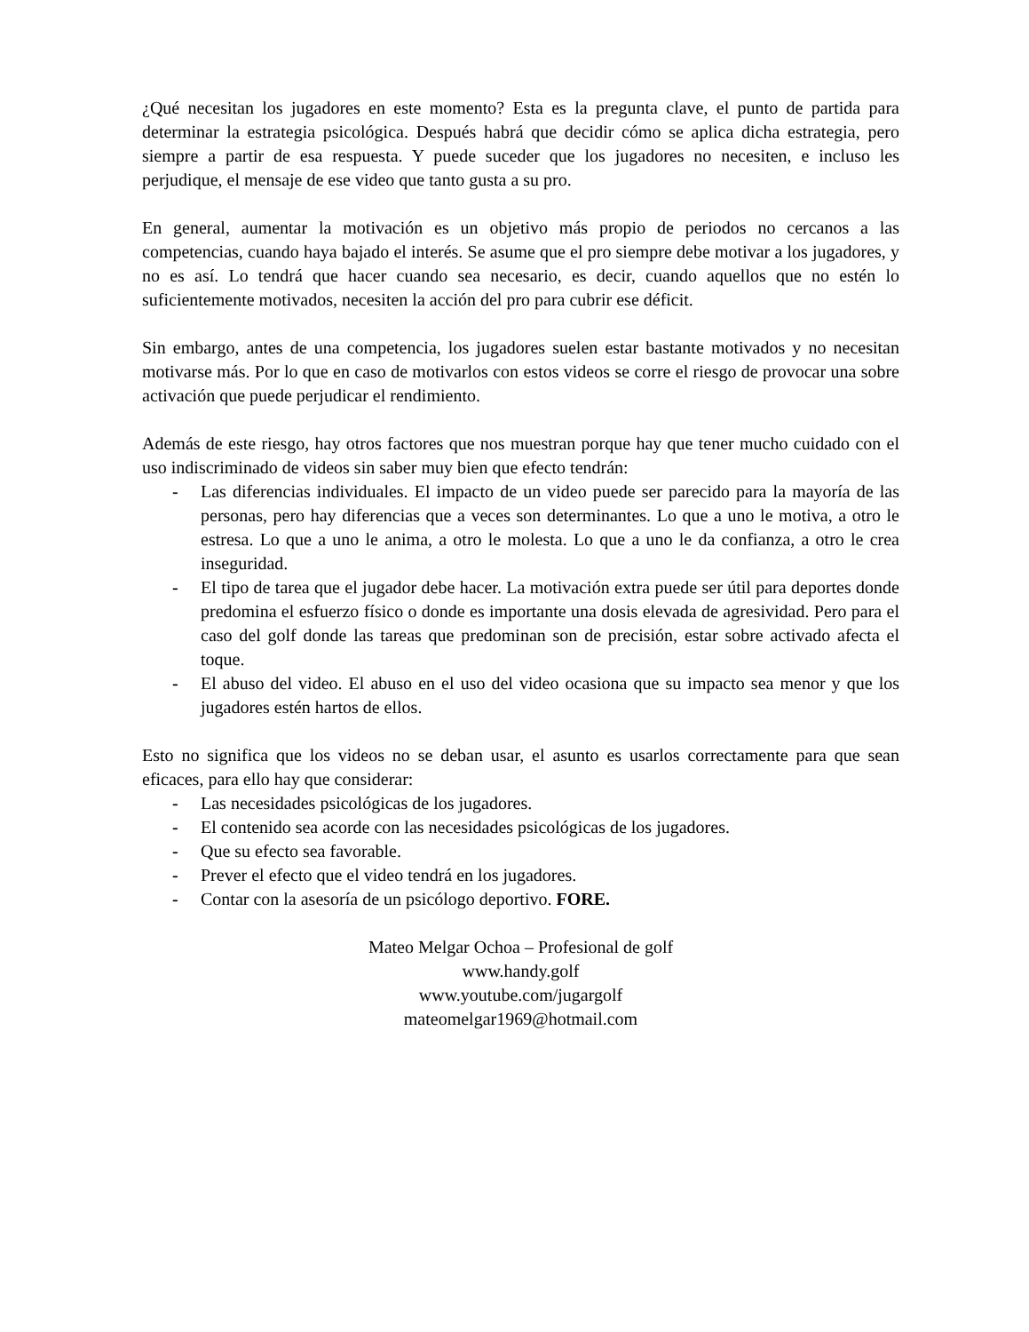¿Qué necesitan los jugadores en este momento? Esta es la pregunta clave, el punto de partida para determinar la estrategia psicológica. Después habrá que decidir cómo se aplica dicha estrategia, pero siempre a partir de esa respuesta. Y puede suceder que los jugadores no necesiten, e incluso les perjudique, el mensaje de ese video que tanto gusta a su pro.
En general, aumentar la motivación es un objetivo más propio de periodos no cercanos a las competencias, cuando haya bajado el interés. Se asume que el pro siempre debe motivar a los jugadores, y no es así. Lo tendrá que hacer cuando sea necesario, es decir, cuando aquellos que no estén lo suficientemente motivados, necesiten la acción del pro para cubrir ese déficit.
Sin embargo, antes de una competencia, los jugadores suelen estar bastante motivados y no necesitan motivarse más. Por lo que en caso de motivarlos con estos videos se corre el riesgo de provocar una sobre activación que puede perjudicar el rendimiento.
Además de este riesgo, hay otros factores que nos muestran porque hay que tener mucho cuidado con el uso indiscriminado de videos sin saber muy bien que efecto tendrán:
- Las diferencias individuales. El impacto de un video puede ser parecido para la mayoría de las personas, pero hay diferencias que a veces son determinantes. Lo que a uno le motiva, a otro le estresa. Lo que a uno le anima, a otro le molesta. Lo que a uno le da confianza, a otro le crea inseguridad.
- El tipo de tarea que el jugador debe hacer. La motivación extra puede ser útil para deportes donde predomina el esfuerzo físico o donde es importante una dosis elevada de agresividad. Pero para el caso del golf donde las tareas que predominan son de precisión, estar sobre activado afecta el toque.
- El abuso del video. El abuso en el uso del video ocasiona que su impacto sea menor y que los jugadores estén hartos de ellos.
Esto no significa que los videos no se deban usar, el asunto es usarlos correctamente para que sean eficaces, para ello hay que considerar:
- Las necesidades psicológicas de los jugadores.
- El contenido sea acorde con las necesidades psicológicas de los jugadores.
- Que su efecto sea favorable.
- Prever el efecto que el video tendrá en los jugadores.
- Contar con la asesoría de un psicólogo deportivo. FORE.
Mateo Melgar Ochoa – Profesional de golf
www.handy.golf
www.youtube.com/jugargolf
mateomelgar1969@hotmail.com